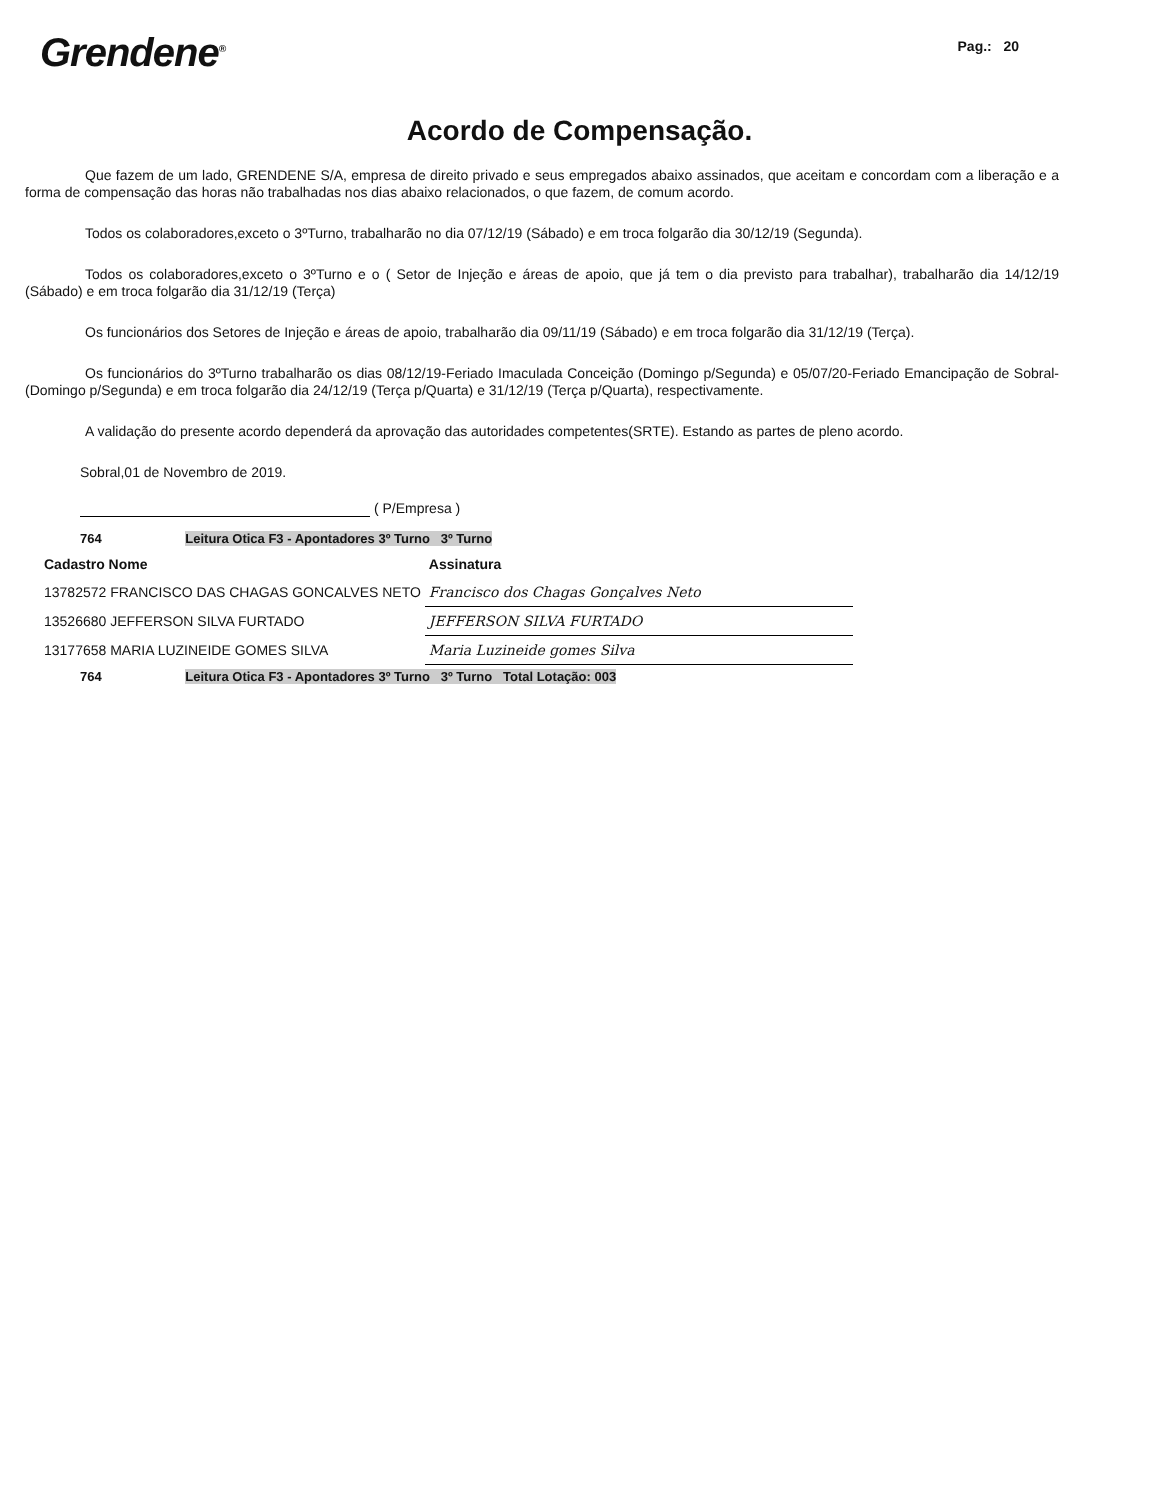Grendene<sup>®</sup>
Pag.: 20
Acordo de Compensação.
Que fazem de um lado, GRENDENE S/A, empresa de direito privado e seus empregados abaixo assinados, que aceitam e concordam com a liberação e a forma de compensação das horas não trabalhadas nos dias abaixo relacionados, o que fazem, de comum acordo.
Todos os colaboradores,exceto o 3ºTurno, trabalharão no dia 07/12/19 (Sábado) e em troca folgarão dia 30/12/19 (Segunda).
Todos os colaboradores,exceto o 3ºTurno e o ( Setor de Injeção e áreas de apoio, que já tem o dia previsto para trabalhar), trabalharão dia 14/12/19 (Sábado) e em troca folgarão dia 31/12/19 (Terça)
Os funcionários dos Setores de Injeção e áreas de apoio, trabalharão dia 09/11/19 (Sábado) e em troca folgarão dia 31/12/19 (Terça).
Os funcionários do 3ºTurno trabalharão os dias 08/12/19-Feriado Imaculada Conceição (Domingo p/Segunda) e 05/07/20-Feriado Emancipação de Sobral- (Domingo p/Segunda) e em troca folgarão dia 24/12/19 (Terça p/Quarta) e 31/12/19 (Terça p/Quarta), respectivamente.
A validação do presente acordo dependerá da aprovação das autoridades competentes(SRTE). Estando as partes de pleno acordo.
Sobral,01 de Novembro de 2019.
( P/Empresa )
764 Leitura Otica F3 - Apontadores 3º Turno 3º Turno
| Cadastro Nome | Assinatura |
| --- | --- |
| 13782572 FRANCISCO DAS CHAGAS GONCALVES NETO | Francisco dos Chagas Gonçalves Neto |
| 13526680 JEFFERSON SILVA FURTADO | JEFFERSON SILVA FURTADO |
| 13177658 MARIA LUZINEIDE GOMES SILVA | Maria Luzineide gomes Silva |
764 Leitura Otica F3 - Apontadores 3º Turno 3º Turno Total Lotação: 003